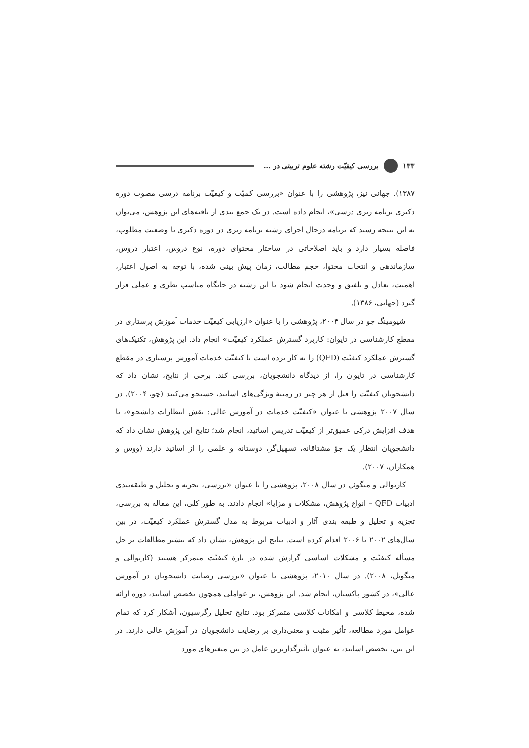۱۳۳ بررسی کیفیّت رشته علوم تربیتی در …
۱۳۸۷). جهانی نیز، پژوهشی را با عنوان «بررسی کمیّت و کیفیّت برنامه درسی مصوب دوره دکتری برنامه ریزی درسی»، انجام داده است. در یک جمع بندی از یافته‌های این پژوهش، می‌توان به این نتیجه رسید که برنامه درحال اجرای رشته برنامه ریزی در دوره دکتری با وضعیت مطلوب، فاصله بسیار دارد و باید اصلاحاتی در ساختار محتوای دوره، نوع دروس، اعتبار دروس، سازماندهی و انتخاب محتوا، حجم مطالب، زمان پیش بینی شده، با توجه به اصول اعتبار، اهمیت، تعادل و تلفیق و وحدت انجام شود تا این رشته در جایگاه مناسب نظری و عملی قرار گیرد (جهانی، ۱۳۸۶).
شیومینگ چو در سال ۲۰۰۴، پژوهشی را با عنوان «ارزیابی کیفیّت خدمات آموزش پرستاری در مقطع کارشناسی در تایوان: کاربرد گسترش عملکرد کیفیّت» انجام داد. این پژوهش، تکنیک‌های گسترش عملکرد کیفیّت (QFD) را به کار برده است تا کیفیّت خدمات آموزش پرستاری در مقطع کارشناسی در تایوان را، از دیدگاه دانشجویان، بررسی کند. برخی از نتایج، نشان داد که دانشجویان کیفیّت را قبل از هر چیز در زمینهٔ ویژگی‌های اساتید، جستجو می‌کنند (چو، ۲۰۰۴). در سال ۲۰۰۷ پژوهشی با عنوان «کیفیّت خدمات در آموزش عالی: نقش انتظارات دانشجو»، با هدف افزایش درکی عمیق‌تر از کیفیّت تدریس اساتید، انجام شد؛ نتایج این پژوهش نشان داد که دانشجویان انتظار یک جوّ مشتاقانه، تسهیل‌گر، دوستانه و علمی را از اساتید دارند (ووس و همکاران، ۲۰۰۷).
کارنوالی و میگوئل در سال ۲۰۰۸، پژوهشی را با عنوان «بررسی، تجزیه و تحلیل و طبقه‌بندی ادبیات QFD – انواع پژوهش، مشکلات و مزایا» انجام دادند. به طور کلی، این مقاله به بررسی، تجزیه و تحلیل و طبقه بندی آثار و ادبیات مربوط به مدل گسترش عملکرد کیفیّت، در بین سال‌های ۲۰۰۲ تا ۲۰۰۶ اقدام کرده است. نتایج این پژوهش، نشان داد که بیشتر مطالعات بر حل مسأله کیفیّت و مشکلات اساسی گزارش شده در بارهٔ کیفیّت متمرکز هستند (کارنوالی و میگوئل، ۲۰۰۸). در سال ۲۰۱۰، پژوهشی با عنوان «بررسی رضایت دانشجویان در آموزش عالی»، در کشور پاکستان، انجام شد. این پژوهش، بر عواملی همچون تخصص اساتید، دوره ارائه شده، محیط کلاسی و امکانات کلاسی متمرکز بود. نتایج تحلیل رگرسیون، آشکار کرد که تمام عوامل مورد مطالعه، تأثیر مثبت و معنی‌داری بر رضایت دانشجویان در آموزش عالی دارند. در این بین، تخصص اساتید، به عنوان تأثیرگذارترین عامل در بین متغیرهای مورد